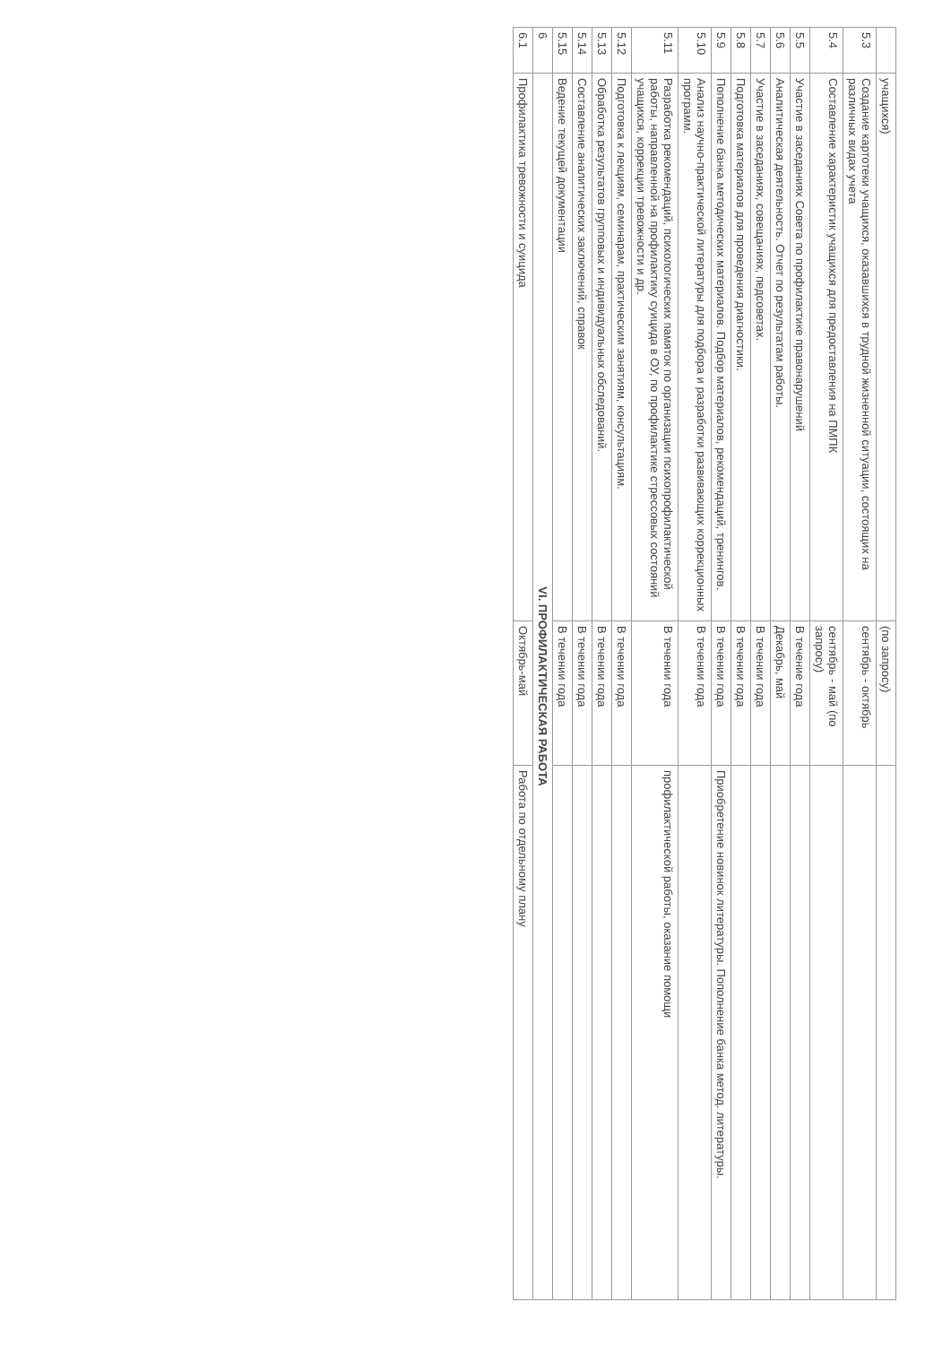| | учащихся) | (по запросу) | |
| 5.3 | Создание картотеки учащихся, оказавшихся в трудной жизненной ситуации, состоящих на различных видах учета | сентябрь - октябрь | |
| 5.4 | Составление характеристик учащихся для предоставления на ПМПК | сентябрь - май (по запросу) | |
| 5.5 | Участие в заседаниях Совета по профилактике правонарушений | В течение года | |
| 5.6 | Аналитическая деятельность. Отчет по результатам работы. | Декабрь, май | |
| 5.7 | Участие в заседаниях, совещаниях, педсоветах. | В течении года | |
| 5.8 | Подготовка материалов для проведения диагностики. | В течении года | |
| 5.9 | Пополнение банка методических материалов. Подбор материалов, рекомендаций, тренингов. | В течении года | Приобретение новинок литературы. Пополнение банка метод. литературы. |
| 5.10 | Анализ научно-практической литературы для подбора и разработки развивающих коррекционных программ. | В течении года | |
| 5.11 | Разработка рекомендаций, психологических памяток по организации психопрофилактической работы, направленной на профилактику суицида в ОУ, по профилактике стрессовых состояний учащихся, коррекции тревожности и др. | В течении года | профилактической работы, оказание помощи |
| 5.12 | Подготовка к лекциям, семинарам, практическим занятиям, консультациям. | В течении года | |
| 5.13 | Обработка результатов групповых и индивидуальных обследований. | В течении года | |
| 5.14 | Составление аналитических заключений, справок | В течении года | |
| 5.15 | Ведение текущей документации | В течении года | |
| 6 | VI. ПРОФИЛАКТИЧЕСКАЯ РАБОТА | | |
| 6.1 | Профилактика тревожности и суицида | Октябрь-май | Работа по отдельному плану |